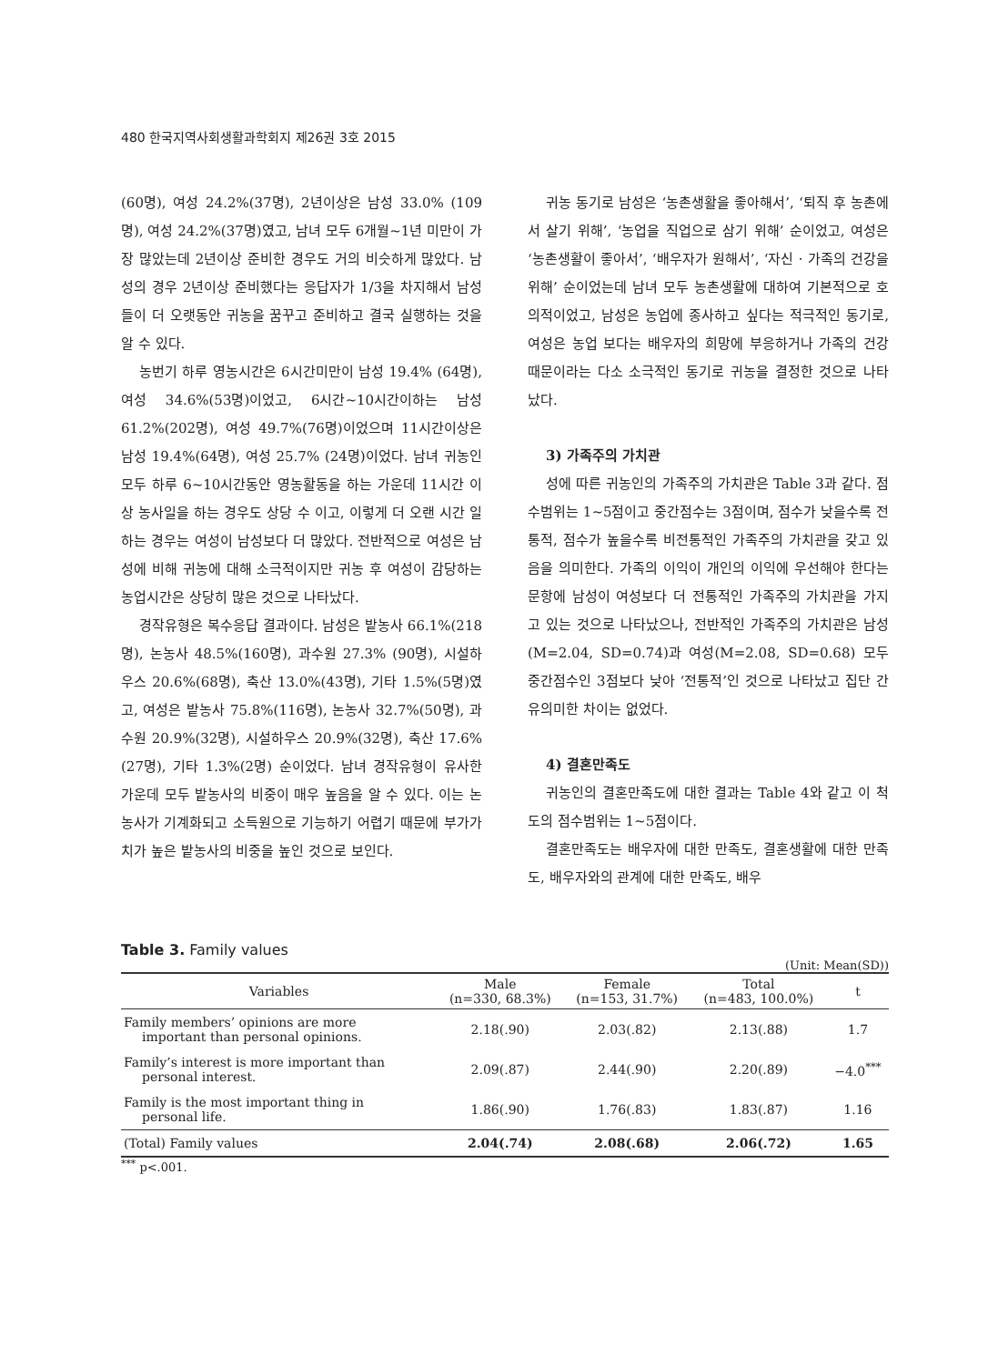480 한국지역사회생활과학회지 제26권 3호 2015
(60명), 여성 24.2%(37명), 2년이상은 남성 33.0% (109명), 여성 24.2%(37명)였고, 남녀 모두 6개월~1년 미만이 가장 많았는데 2년이상 준비한 경우도 거의 비슷하게 많았다. 남성의 경우 2년이상 준비했다는 응답자가 1/3을 차지해서 남성들이 더 오랫동안 귀농을 꿈꾸고 준비하고 결국 실행하는 것을 알 수 있다.
농번기 하루 영농시간은 6시간미만이 남성 19.4% (64명), 여성 34.6%(53명)이었고, 6시간~10시간이하는 남성 61.2%(202명), 여성 49.7%(76명)이었으며 11시간이상은 남성 19.4%(64명), 여성 25.7% (24명)이었다. 남녀 귀농인 모두 하루 6~10시간동안 영농활동을 하는 가운데 11시간 이상 농사일을 하는 경우도 상당 수 이고, 이렇게 더 오랜 시간 일하는 경우는 여성이 남성보다 더 많았다. 전반적으로 여성은 남성에 비해 귀농에 대해 소극적이지만 귀농 후 여성이 감당하는 농업시간은 상당히 많은 것으로 나타났다.
경작유형은 복수응답 결과이다. 남성은 밭농사 66.1%(218명), 논농사 48.5%(160명), 과수원 27.3% (90명), 시설하우스 20.6%(68명), 축산 13.0%(43명), 기타 1.5%(5명)였고, 여성은 밭농사 75.8%(116명), 논농사 32.7%(50명), 과수원 20.9%(32명), 시설하우스 20.9%(32명), 축산 17.6%(27명), 기타 1.3%(2명) 순이었다. 남녀 경작유형이 유사한 가운데 모두 밭농사의 비중이 매우 높음을 알 수 있다. 이는 논농사가 기계화되고 소득원으로 기능하기 어렵기 때문에 부가가치가 높은 밭농사의 비중을 높인 것으로 보인다.
귀농 동기로 남성은 ‘농촌생활을 좋아해서’, ‘퇴직 후 농촌에서 살기 위해’, ‘농업을 직업으로 삼기 위해’ 순이었고, 여성은 ‘농촌생활이 좋아서’, ‘배우자가 원해서’, ‘자신 · 가족의 건강을 위해’ 순이었는데 남녀 모두 농촌생활에 대하여 기본적으로 호의적이었고, 남성은 농업에 종사하고 싶다는 적극적인 동기로, 여성은 농업 보다는 배우자의 희망에 부응하거나 가족의 건강 때문이라는 다소 소극적인 동기로 귀농을 결정한 것으로 나타났다.
3) 가족주의 가치관
성에 따른 귀농인의 가족주의 가치관은 Table 3과 같다. 점수범위는 1~5점이고 중간점수는 3점이며, 점수가 낮을수록 전통적, 점수가 높을수록 비전통적인 가족주의 가치관을 갖고 있음을 의미한다. 가족의 이익이 개인의 이익에 우선해야 한다는 문항에 남성이 여성보다 더 전통적인 가족주의 가치관을 가지고 있는 것으로 나타났으나, 전반적인 가족주의 가치관은 남성(M=2.04, SD=0.74)과 여성(M=2.08, SD=0.68) 모두 중간점수인 3점보다 낮아 ‘전통적’인 것으로 나타났고 집단 간 유의미한 차이는 없었다.
4) 결혼만족도
귀농인의 결혼만족도에 대한 결과는 Table 4와 같고 이 척도의 점수범위는 1~5점이다.
결혼만족도는 배우자에 대한 만족도, 결혼생활에 대한 만족도, 배우자와의 관계에 대한 만족도, 배우
Table 3. Family values
(Unit: Mean(SD))
| Variables | Male (n=330, 68.3%) | Female (n=153, 31.7%) | Total (n=483, 100.0%) | t |
| --- | --- | --- | --- | --- |
| Family members’ opinions are more important than personal opinions. | 2.18(.90) | 2.03(.82) | 2.13(.88) | 1.7 |
| Family’s interest is more important than personal interest. | 2.09(.87) | 2.44(.90) | 2.20(.89) | −4.0<sup>***</sup> |
| Family is the most important thing in personal life. | 1.86(.90) | 1.76(.83) | 1.83(.87) | 1.16 |
| (Total) Family values | 2.04(.74) | 2.08(.68) | 2.06(.72) | 1.65 |
<sup>***</sup> p<.001.